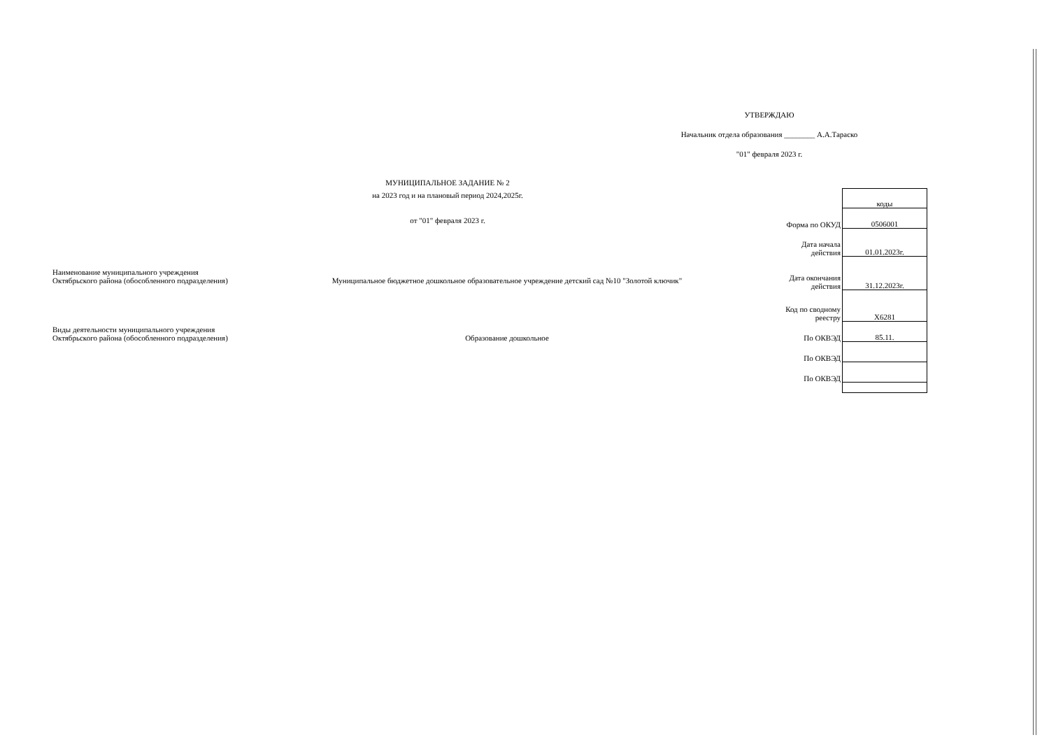УТВЕРЖДАЮ
Начальник отдела образования ________ А.А.Тараско
"01" февраля 2023 г.
МУНИЦИПАЛЬНОЕ ЗАДАНИЕ № 2
на 2023 год и на плановый период 2024,2025г.
от "01" февраля 2023 г.
Наименование муниципального учреждения
Октябрьского района (обособленного подразделения)
Муниципальное бюджетное дошкольное образовательное учреждение детский сад №10 "Золотой ключик"
Виды деятельности муниципального учреждения
Октябрьского района (обособленного подразделения)
Образование дошкольное
| | коды |
| Форма по ОКУД | 0506001 |
| Дата начала действия | 01.01.2023г. |
| Дата окончания действия | 31.12.2023г. |
| Код по сводному реестру | Х6281 |
| По ОКВЭД | 85.11. |
| По ОКВЭД | |
| По ОКВЭД | |